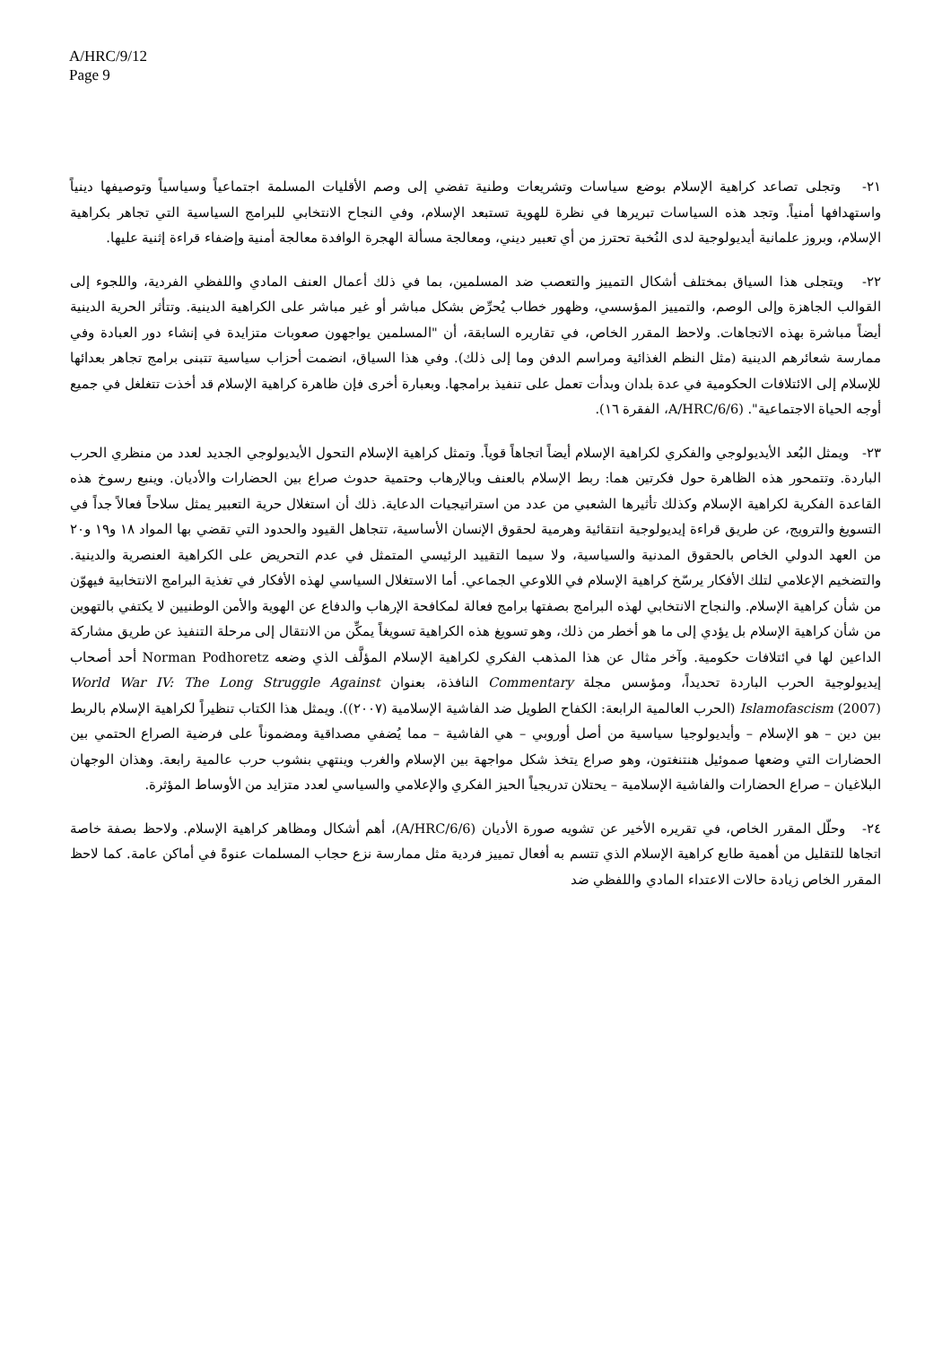A/HRC/9/12
Page 9
٢١- وتجلى تصاعد كراهية الإسلام بوضع سياسات وتشريعات وطنية تفضي إلى وصم الأقليات المسلمة اجتماعياً وسياسياً وتوصيفها دينياً واستهدافها أمنياً. وتجد هذه السياسات تبريرها في نظرة للهوية تستبعد الإسلام، وفي النجاح الانتخابي للبرامج السياسية التي تجاهر بكراهية الإسلام، وبروز علمانية أيديولوجية لدى النُخبة تحترز من أي تعبير ديني، ومعالجة مسألة الهجرة الوافدة معالجة أمنية وإضفاء قراءة إثنية عليها.
٢٢- ويتجلى هذا السياق بمختلف أشكال التمييز والتعصب ضد المسلمين، بما في ذلك أعمال العنف المادي واللفظي الفردية، واللجوء إلى القوالب الجاهزة وإلى الوصم، والتمييز المؤسسي، وظهور خطاب يُحرِّض بشكل مباشر أو غير مباشر على الكراهية الدينية. وتتأثر الحرية الدينية أيضاً مباشرة بهذه الاتجاهات. ولاحظ المقرر الخاص، في تقاريره السابقة، أن "المسلمين يواجهون صعوبات متزايدة في إنشاء دور العبادة وفي ممارسة شعائرهم الدينية (مثل النظم الغذائية ومراسم الدفن وما إلى ذلك). وفي هذا السياق، انضمت أحزاب سياسية تتبنى برامج تجاهر بعدائها للإسلام إلى الائتلافات الحكومية في عدة بلدان وبدأت تعمل على تنفيذ برامجها. وبعبارة أخرى فإن ظاهرة كراهية الإسلام قد أخذت تتغلغل في جميع أوجه الحياة الاجتماعية". (A/HRC/6/6، الفقرة ١٦).
٢٣- ويمثل البُعد الأيديولوجي والفكري لكراهية الإسلام أيضاً اتجاهاً قوياً. وتمثل كراهية الإسلام التحول الأيديولوجي الجديد لعدد من منظري الحرب الباردة. وتتمحور هذه الظاهرة حول فكرتين هما: ربط الإسلام بالعنف وبالإرهاب وحتمية حدوث صراع بين الحضارات والأديان. وينبع رسوخ هذه القاعدة الفكرية لكراهية الإسلام وكذلك تأثيرها الشعبي من عدد من استراتيجيات الدعاية. ذلك أن استغلال حرية التعبير يمثل سلاحاً فعالاً جداً في التسويغ والترويج، عن طريق قراءة إيديولوجية انتقائية وهرمية لحقوق الإنسان الأساسية، تتجاهل القيود والحدود التي تقضي بها المواد ١٨ و١٩ و٢٠ من العهد الدولي الخاص بالحقوق المدنية والسياسية، ولا سيما التقييد الرئيسي المتمثل في عدم التحريض على الكراهية العنصرية والدينية. والتضخيم الإعلامي لتلك الأفكار يرسّخ كراهية الإسلام في اللاوعي الجماعي. أما الاستغلال السياسي لهذه الأفكار في تغذية البرامج الانتخابية فيهوّن من شأن كراهية الإسلام. والنجاح الانتخابي لهذه البرامج بصفتها برامج فعالة لمكافحة الإرهاب والدفاع عن الهوية والأمن الوطنيين لا يكتفي بالتهوين من شأن كراهية الإسلام بل يؤدي إلى ما هو أخطر من ذلك، وهو تسويغ هذه الكراهية تسويغاً يمكِّن من الانتقال إلى مرحلة التنفيذ عن طريق مشاركة الداعين لها في ائتلافات حكومية. وآخر مثال عن هذا المذهب الفكري لكراهية الإسلام المؤلَّف الذي وضعه Norman Podhoretz أحد أصحاب إيديولوجية الحرب الباردة تحديداً، ومؤسس مجلة Commentary النافذة، بعنوان World War IV: The Long Struggle Against Islamofascism (2007) (الحرب العالمية الرابعة: الكفاح الطويل ضد الفاشية الإسلامية (٢٠٠٧)). ويمثل هذا الكتاب تنظيراً لكراهية الإسلام بالربط بين دين – هو الإسلام – وأيديولوجيا سياسية من أصل أوروبي – هي الفاشية – مما يُضفي مصداقية ومضموناً على فرضية الصراع الحتمي بين الحضارات التي وضعها صموئيل هنتنغتون، وهو صراع يتخذ شكل مواجهة بين الإسلام والغرب وينتهي بنشوب حرب عالمية رابعة. وهذان الوجهان البلاغيان – صراع الحضارات والفاشية الإسلامية – يحتلان تدريجياً الحيز الفكري والإعلامي والسياسي لعدد متزايد من الأوساط المؤثرة.
٢٤- وحلّل المقرر الخاص، في تقريره الأخير عن تشويه صورة الأديان (A/HRC/6/6)، أهم أشكال ومظاهر كراهية الإسلام. ولاحظ بصفة خاصة اتجاها للتقليل من أهمية طابع كراهية الإسلام الذي تتسم به أفعال تمييز فردية مثل ممارسة نزع حجاب المسلمات عنوةً في أماكن عامة. كما لاحظ المقرر الخاص زيادة حالات الاعتداء المادي واللفظي ضد